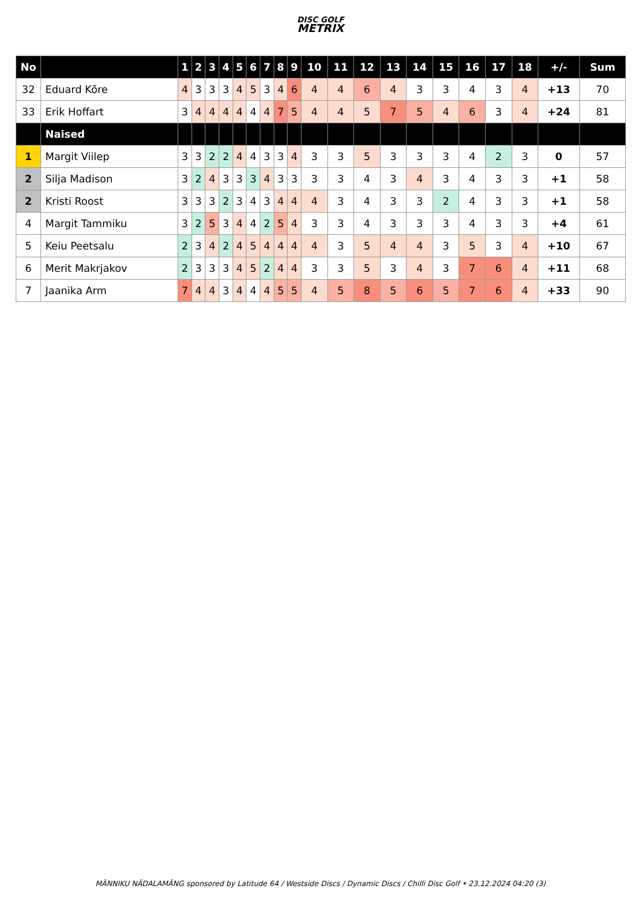DISC GOLF
METRIX
| No | | 1 | 2 | 3 | 4 | 5 | 6 | 7 | 8 | 9 | 10 | 11 | 12 | 13 | 14 | 15 | 16 | 17 | 18 | +/- | Sum |
| --- | --- | --- | --- | --- | --- | --- | --- | --- | --- | --- | --- | --- | --- | --- | --- | --- | --- | --- | --- | --- | --- |
| 32 | Eduard Kõre | 4 | 3 | 3 | 3 | 4 | 5 | 3 | 4 | 6 | 4 | 4 | 6 | 4 | 3 | 3 | 4 | 3 | 4 | +13 | 70 |
| 33 | Erik Hoffart | 3 | 4 | 4 | 4 | 4 | 4 | 4 | 7 | 5 | 4 | 4 | 5 | 7 | 5 | 4 | 6 | 3 | 4 | +24 | 81 |
| | Naised | | | | | | | | | | | | | | | | | | | | |
| 1 | Margit Viilep | 3 | 3 | 2 | 2 | 4 | 4 | 3 | 3 | 4 | 3 | 3 | 5 | 3 | 3 | 3 | 4 | 2 | 3 | 0 | 57 |
| 2 | Silja Madison | 3 | 2 | 4 | 3 | 3 | 3 | 4 | 3 | 3 | 3 | 3 | 4 | 3 | 4 | 3 | 4 | 3 | 3 | +1 | 58 |
| 2 | Kristi Roost | 3 | 3 | 3 | 2 | 3 | 4 | 3 | 4 | 4 | 4 | 3 | 4 | 3 | 3 | 2 | 4 | 3 | 3 | +1 | 58 |
| 4 | Margit Tammiku | 3 | 2 | 5 | 3 | 4 | 4 | 2 | 5 | 4 | 3 | 3 | 4 | 3 | 3 | 3 | 4 | 3 | 3 | +4 | 61 |
| 5 | Keiu Peetsalu | 2 | 3 | 4 | 2 | 4 | 5 | 4 | 4 | 4 | 4 | 3 | 5 | 4 | 4 | 3 | 5 | 3 | 4 | +10 | 67 |
| 6 | Merit Makrjakov | 2 | 3 | 3 | 3 | 4 | 5 | 2 | 4 | 4 | 3 | 3 | 5 | 3 | 4 | 3 | 7 | 6 | 4 | +11 | 68 |
| 7 | Jaanika Arm | 7 | 4 | 4 | 3 | 4 | 4 | 4 | 5 | 5 | 4 | 5 | 8 | 5 | 6 | 5 | 7 | 6 | 4 | +33 | 90 |
MÄNNIKU NÄDALAMÄNG sponsored by Latitude 64 / Westside Discs / Dynamic Discs / Chilli Disc Golf • 23.12.2024 04:20 (3)